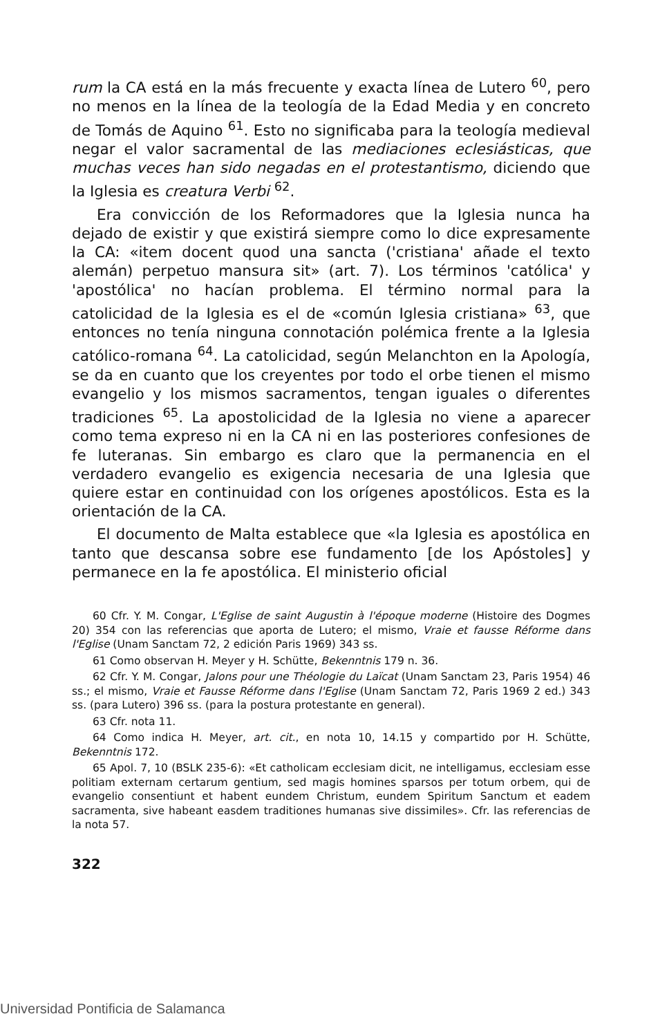rum la CA está en la más frecuente y exacta línea de Lutero <sup>60</sup>, pero no menos en la línea de la teología de la Edad Media y en concreto de Tomás de Aquino <sup>61</sup>. Esto no significaba para la teología medieval negar el valor sacramental de las mediaciones eclesiásticas, que muchas veces han sido negadas en el protestantismo, diciendo que la Iglesia es creatura Verbi <sup>62</sup>.
Era convicción de los Reformadores que la Iglesia nunca ha dejado de existir y que existirá siempre como lo dice expresamente la CA: «item docent quod una sancta ('cristiana' añade el texto alemán) perpetuo mansura sit» (art. 7). Los términos 'católica' y 'apostólica' no hacían problema. El término normal para la catolicidad de la Iglesia es el de «común Iglesia cristiana» <sup>63</sup>, que entonces no tenía ninguna connotación polémica frente a la Iglesia católico-romana <sup>64</sup>. La catolicidad, según Melanchton en la Apología, se da en cuanto que los creyentes por todo el orbe tienen el mismo evangelio y los mismos sacramentos, tengan iguales o diferentes tradiciones <sup>65</sup>. La apostolicidad de la Iglesia no viene a aparecer como tema expreso ni en la CA ni en las posteriores confesiones de fe luteranas. Sin embargo es claro que la permanencia en el verdadero evangelio es exigencia necesaria de una Iglesia que quiere estar en continuidad con los orígenes apostólicos. Esta es la orientación de la CA.
El documento de Malta establece que «la Iglesia es apostólica en tanto que descansa sobre ese fundamento [de los Apóstoles] y permanece en la fe apostólica. El ministerio oficial
60 Cfr. Y. M. Congar, L'Eglise de saint Augustin à l'époque moderne (Histoire des Dogmes 20) 354 con las referencias que aporta de Lutero; el mismo, Vraie et fausse Réforme dans l'Eglise (Unam Sanctam 72, 2 edición Paris 1969) 343 ss.
61 Como observan H. Meyer y H. Schütte, Bekenntnis 179 n. 36.
62 Cfr. Y. M. Congar, Jalons pour une Théologie du Laïcat (Unam Sanctam 23, Paris 1954) 46 ss.; el mismo, Vraie et Fausse Réforme dans l'Eglise (Unam Sanctam 72, Paris 1969 2 ed.) 343 ss. (para Lutero) 396 ss. (para la postura protestante en general).
63 Cfr. nota 11.
64 Como indica H. Meyer, art. cit., en nota 10, 14.15 y compartido por H. Schütte, Bekenntnis 172.
65 Apol. 7, 10 (BSLK 235-6): «Et catholicam ecclesiam dicit, ne intelligamus, ecclesiam esse politiam externam certarum gentium, sed magis homines sparsos per totum orbem, qui de evangelio consentiunt et habent eundem Christum, eundem Spiritum Sanctum et eadem sacramenta, sive habeant easdem traditiones humanas sive dissimiles». Cfr. las referencias de la nota 57.
322
Universidad Pontificia de Salamanca